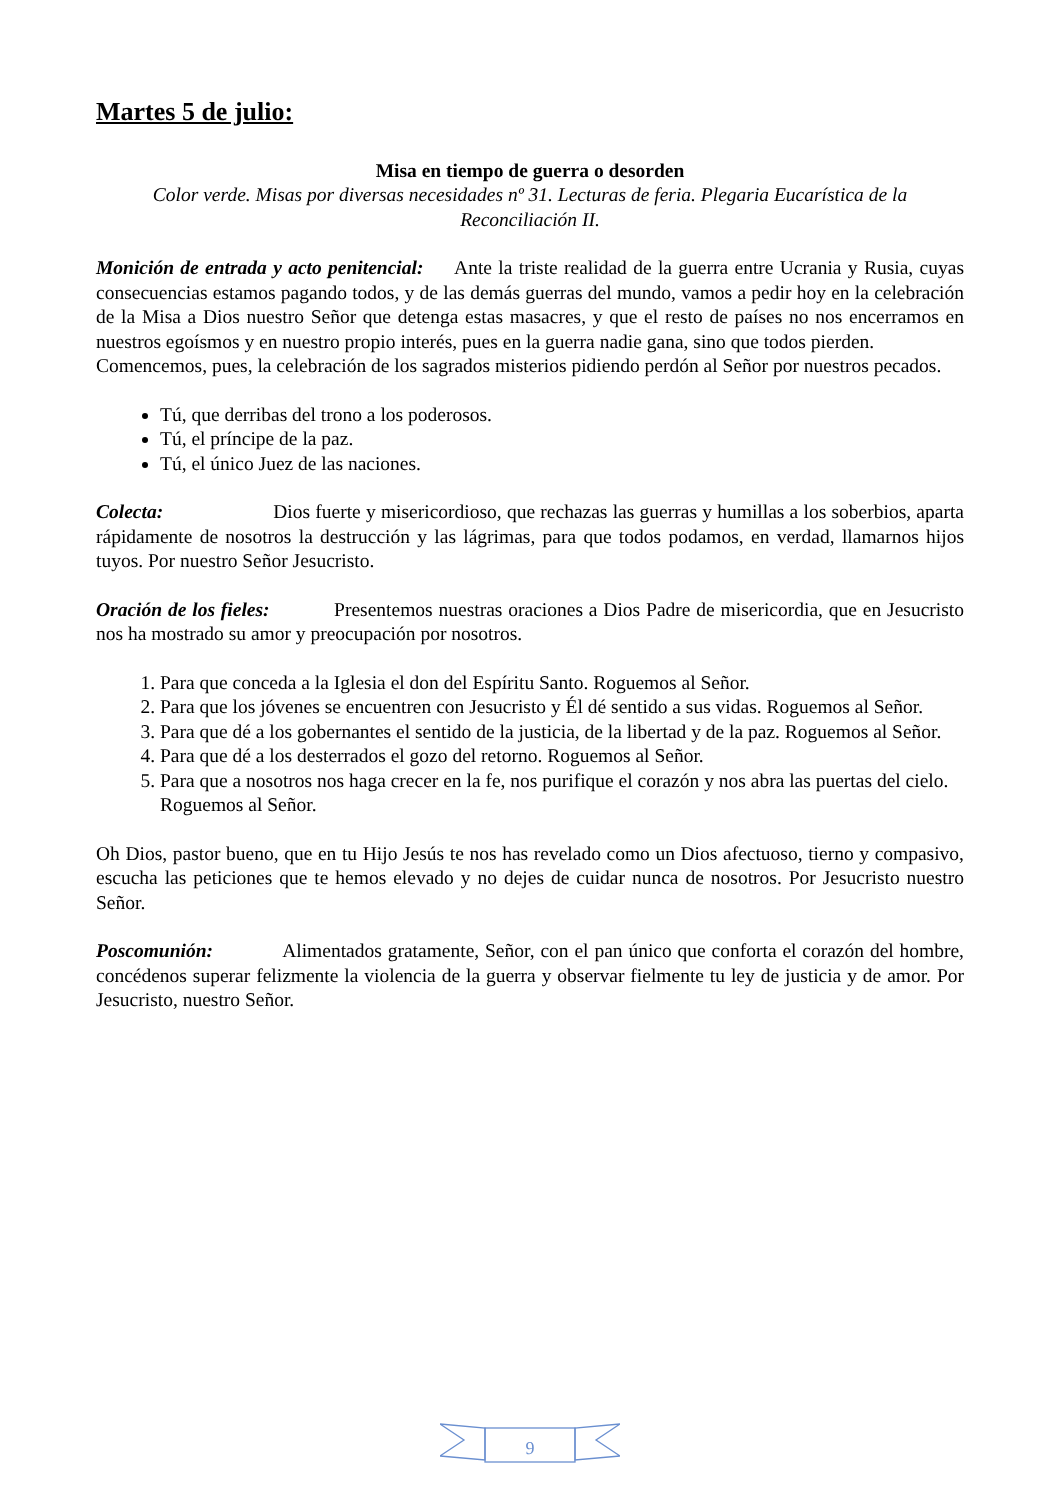Martes 5 de julio:
Misa en tiempo de guerra o desorden
Color verde. Misas por diversas necesidades nº 31. Lecturas de feria. Plegaria Eucarística de la Reconciliación II.
Monición de entrada y acto penitencial: Ante la triste realidad de la guerra entre Ucrania y Rusia, cuyas consecuencias estamos pagando todos, y de las demás guerras del mundo, vamos a pedir hoy en la celebración de la Misa a Dios nuestro Señor que detenga estas masacres, y que el resto de países no nos encerramos en nuestros egoísmos y en nuestro propio interés, pues en la guerra nadie gana, sino que todos pierden.
Comencemos, pues, la celebración de los sagrados misterios pidiendo perdón al Señor por nuestros pecados.
Tú, que derribas del trono a los poderosos.
Tú, el príncipe de la paz.
Tú, el único Juez de las naciones.
Colecta: Dios fuerte y misericordioso, que rechazas las guerras y humillas a los soberbios, aparta rápidamente de nosotros la destrucción y las lágrimas, para que todos podamos, en verdad, llamarnos hijos tuyos. Por nuestro Señor Jesucristo.
Oración de los fieles: Presentemos nuestras oraciones a Dios Padre de misericordia, que en Jesucristo nos ha mostrado su amor y preocupación por nosotros.
1. Para que conceda a la Iglesia el don del Espíritu Santo. Roguemos al Señor.
2. Para que los jóvenes se encuentren con Jesucristo y Él dé sentido a sus vidas. Roguemos al Señor.
3. Para que dé a los gobernantes el sentido de la justicia, de la libertad y de la paz. Roguemos al Señor.
4. Para que dé a los desterrados el gozo del retorno. Roguemos al Señor.
5. Para que a nosotros nos haga crecer en la fe, nos purifique el corazón y nos abra las puertas del cielo. Roguemos al Señor.
Oh Dios, pastor bueno, que en tu Hijo Jesús te nos has revelado como un Dios afectuoso, tierno y compasivo, escucha las peticiones que te hemos elevado y no dejes de cuidar nunca de nosotros. Por Jesucristo nuestro Señor.
Poscomunión: Alimentados gratamente, Señor, con el pan único que conforta el corazón del hombre, concédenos superar felizmente la violencia de la guerra y observar fielmente tu ley de justicia y de amor. Por Jesucristo, nuestro Señor.
9